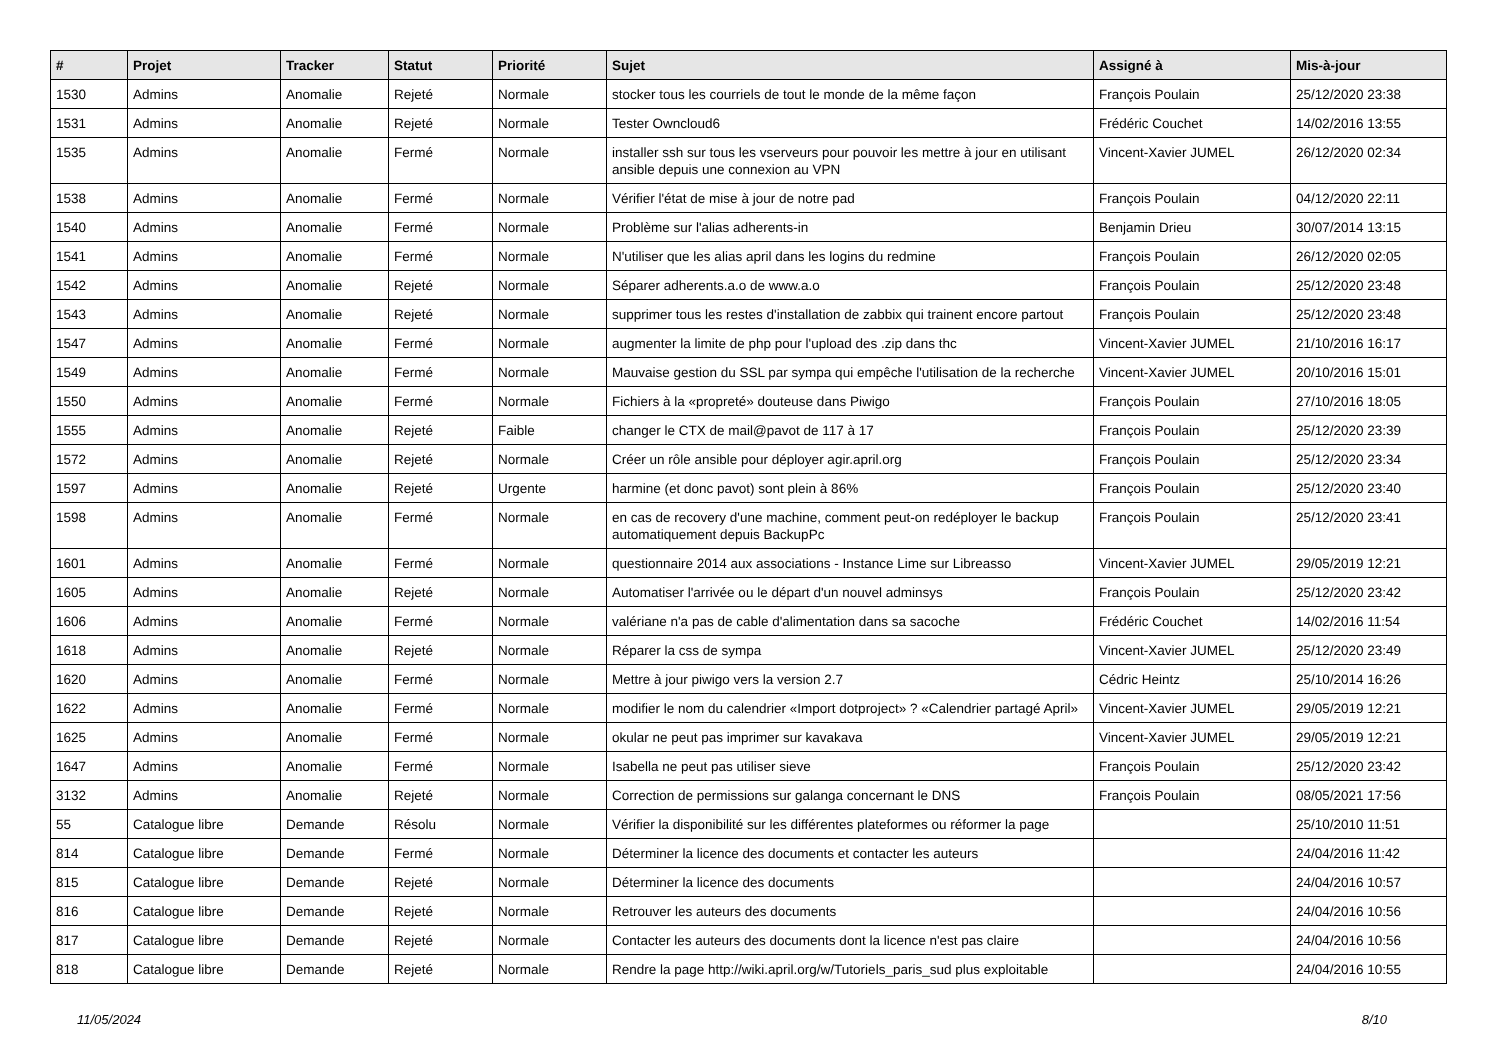| # | Projet | Tracker | Statut | Priorité | Sujet | Assigné à | Mis-à-jour |
| --- | --- | --- | --- | --- | --- | --- | --- |
| 1530 | Admins | Anomalie | Rejeté | Normale | stocker tous les courriels de tout le monde de la même façon | François Poulain | 25/12/2020 23:38 |
| 1531 | Admins | Anomalie | Rejeté | Normale | Tester Owncloud6 | Frédéric Couchet | 14/02/2016 13:55 |
| 1535 | Admins | Anomalie | Fermé | Normale | installer ssh sur tous les vserveurs pour pouvoir les mettre à jour en utilisant ansible depuis une connexion au VPN | Vincent-Xavier JUMEL | 26/12/2020 02:34 |
| 1538 | Admins | Anomalie | Fermé | Normale | Vérifier l'état de mise à jour de notre pad | François Poulain | 04/12/2020 22:11 |
| 1540 | Admins | Anomalie | Fermé | Normale | Problème sur l'alias adherents-in | Benjamin Drieu | 30/07/2014 13:15 |
| 1541 | Admins | Anomalie | Fermé | Normale | N'utiliser que les alias april dans les logins du redmine | François Poulain | 26/12/2020 02:05 |
| 1542 | Admins | Anomalie | Rejeté | Normale | Séparer adherents.a.o de www.a.o | François Poulain | 25/12/2020 23:48 |
| 1543 | Admins | Anomalie | Rejeté | Normale | supprimer tous les restes d'installation de zabbix qui trainent encore partout | François Poulain | 25/12/2020 23:48 |
| 1547 | Admins | Anomalie | Fermé | Normale | augmenter la limite de php pour l'upload des .zip dans thc | Vincent-Xavier JUMEL | 21/10/2016 16:17 |
| 1549 | Admins | Anomalie | Fermé | Normale | Mauvaise gestion du SSL par sympa qui empêche l'utilisation de la recherche | Vincent-Xavier JUMEL | 20/10/2016 15:01 |
| 1550 | Admins | Anomalie | Fermé | Normale | Fichiers à la «propreté» douteuse dans Piwigo | François Poulain | 27/10/2016 18:05 |
| 1555 | Admins | Anomalie | Rejeté | Faible | changer le CTX de mail@pavot de 117 à 17 | François Poulain | 25/12/2020 23:39 |
| 1572 | Admins | Anomalie | Rejeté | Normale | Créer un rôle ansible pour déployer agir.april.org | François Poulain | 25/12/2020 23:34 |
| 1597 | Admins | Anomalie | Rejeté | Urgente | harmine (et donc pavot) sont plein à 86% | François Poulain | 25/12/2020 23:40 |
| 1598 | Admins | Anomalie | Fermé | Normale | en cas de recovery d'une machine, comment peut-on redéployer le backup automatiquement depuis BackupPc | François Poulain | 25/12/2020 23:41 |
| 1601 | Admins | Anomalie | Fermé | Normale | questionnaire 2014 aux associations - Instance Lime sur Libreasso | Vincent-Xavier JUMEL | 29/05/2019 12:21 |
| 1605 | Admins | Anomalie | Rejeté | Normale | Automatiser l'arrivée ou le départ d'un nouvel adminsys | François Poulain | 25/12/2020 23:42 |
| 1606 | Admins | Anomalie | Fermé | Normale | valériane n'a pas de cable d'alimentation dans sa sacoche | Frédéric Couchet | 14/02/2016 11:54 |
| 1618 | Admins | Anomalie | Rejeté | Normale | Réparer la css de sympa | Vincent-Xavier JUMEL | 25/12/2020 23:49 |
| 1620 | Admins | Anomalie | Fermé | Normale | Mettre à jour piwigo vers la version 2.7 | Cédric Heintz | 25/10/2014 16:26 |
| 1622 | Admins | Anomalie | Fermé | Normale | modifier le nom du calendrier «Import dotproject» ? «Calendrier partagé April» | Vincent-Xavier JUMEL | 29/05/2019 12:21 |
| 1625 | Admins | Anomalie | Fermé | Normale | okular ne peut pas imprimer sur kavakava | Vincent-Xavier JUMEL | 29/05/2019 12:21 |
| 1647 | Admins | Anomalie | Fermé | Normale | Isabella ne peut pas utiliser sieve | François Poulain | 25/12/2020 23:42 |
| 3132 | Admins | Anomalie | Rejeté | Normale | Correction de permissions sur galanga concernant le DNS | François Poulain | 08/05/2021 17:56 |
| 55 | Catalogue libre | Demande | Résolu | Normale | Vérifier la disponibilité sur les différentes plateformes ou réformer la page | | 25/10/2010 11:51 |
| 814 | Catalogue libre | Demande | Fermé | Normale | Déterminer la licence des documents et contacter les auteurs | | 24/04/2016 11:42 |
| 815 | Catalogue libre | Demande | Rejeté | Normale | Déterminer la licence des documents | | 24/04/2016 10:57 |
| 816 | Catalogue libre | Demande | Rejeté | Normale | Retrouver les auteurs des documents | | 24/04/2016 10:56 |
| 817 | Catalogue libre | Demande | Rejeté | Normale | Contacter les auteurs des documents dont la licence n'est pas claire | | 24/04/2016 10:56 |
| 818 | Catalogue libre | Demande | Rejeté | Normale | Rendre la page http://wiki.april.org/w/Tutoriels_paris_sud plus exploitable | | 24/04/2016 10:55 |
11/05/2024 8/10